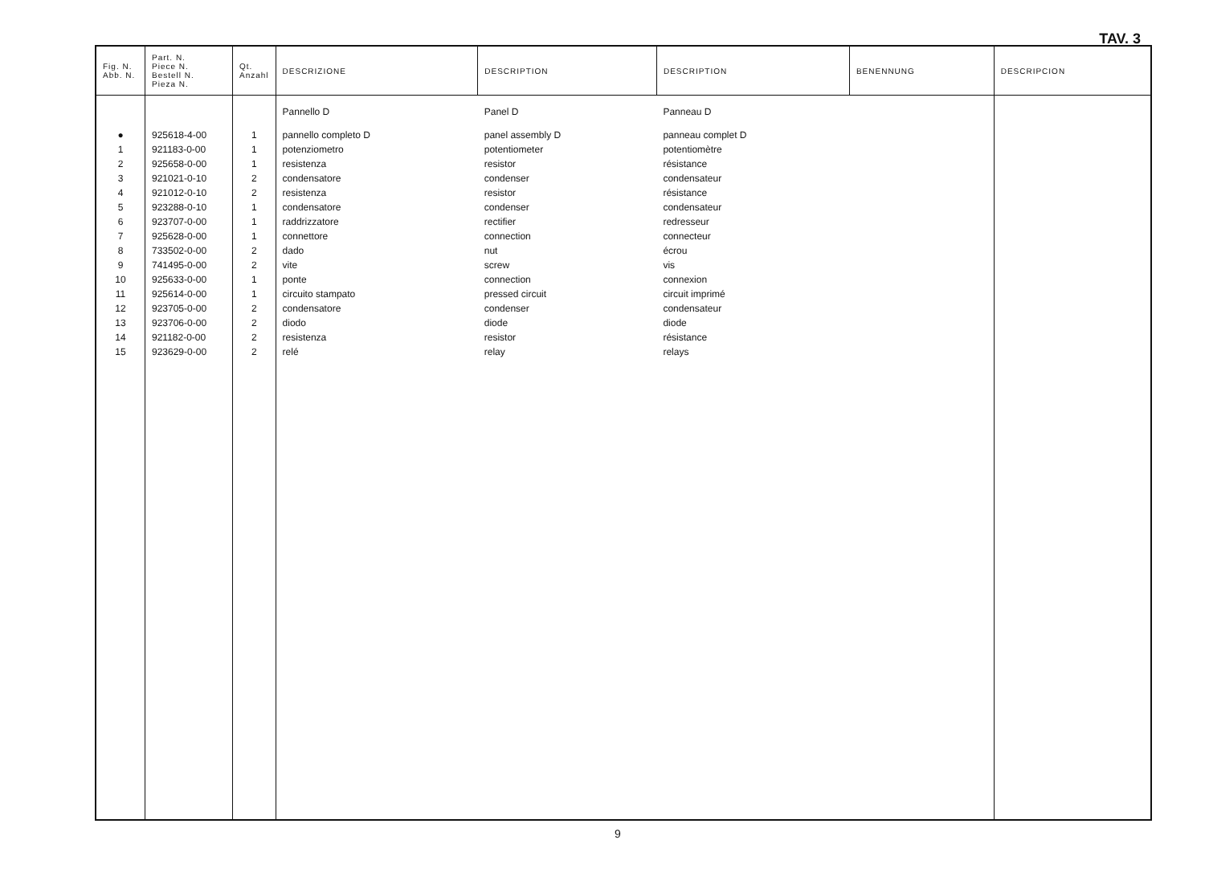TAV. 3
| Fig. N. Abb. N. | Part. N. Piece N. Bestell N. Pieza N. | Qt. Anzahl | DESCRIZIONE | DESCRIPTION | DESCRIPTION | BENENNUNG | DESCRIPCION |
| --- | --- | --- | --- | --- | --- | --- | --- |
| | | | Pannello D | Panel D | Panneau D | | |
| ● | 925618-4-00 | 1 | pannello completo D | panel assembly D | panneau complet D | | |
| 1 | 921183-0-00 | 1 | potenziometro | potentiometer | potentiomètre | | |
| 2 | 925658-0-00 | 1 | resistenza | resistor | résistance | | |
| 3 | 921021-0-10 | 2 | condensatore | condenser | condensateur | | |
| 4 | 921012-0-10 | 2 | resistenza | resistor | résistance | | |
| 5 | 923288-0-10 | 1 | condensatore | condenser | condensateur | | |
| 6 | 923707-0-00 | 1 | raddrizzatore | rectifier | redresseur | | |
| 7 | 925628-0-00 | 1 | connettore | connection | connecteur | | |
| 8 | 733502-0-00 | 2 | dado | nut | écrou | | |
| 9 | 741495-0-00 | 2 | vite | screw | vis | | |
| 10 | 925633-0-00 | 1 | ponte | connection | connexion | | |
| 11 | 925614-0-00 | 1 | circuito stampato | pressed circuit | circuit imprimé | | |
| 12 | 923705-0-00 | 2 | condensatore | condenser | condensateur | | |
| 13 | 923706-0-00 | 2 | diodo | diode | diode | | |
| 14 | 921182-0-00 | 2 | resistenza | resistor | résistance | | |
| 15 | 923629-0-00 | 2 | relé | relay | relays | | |
9